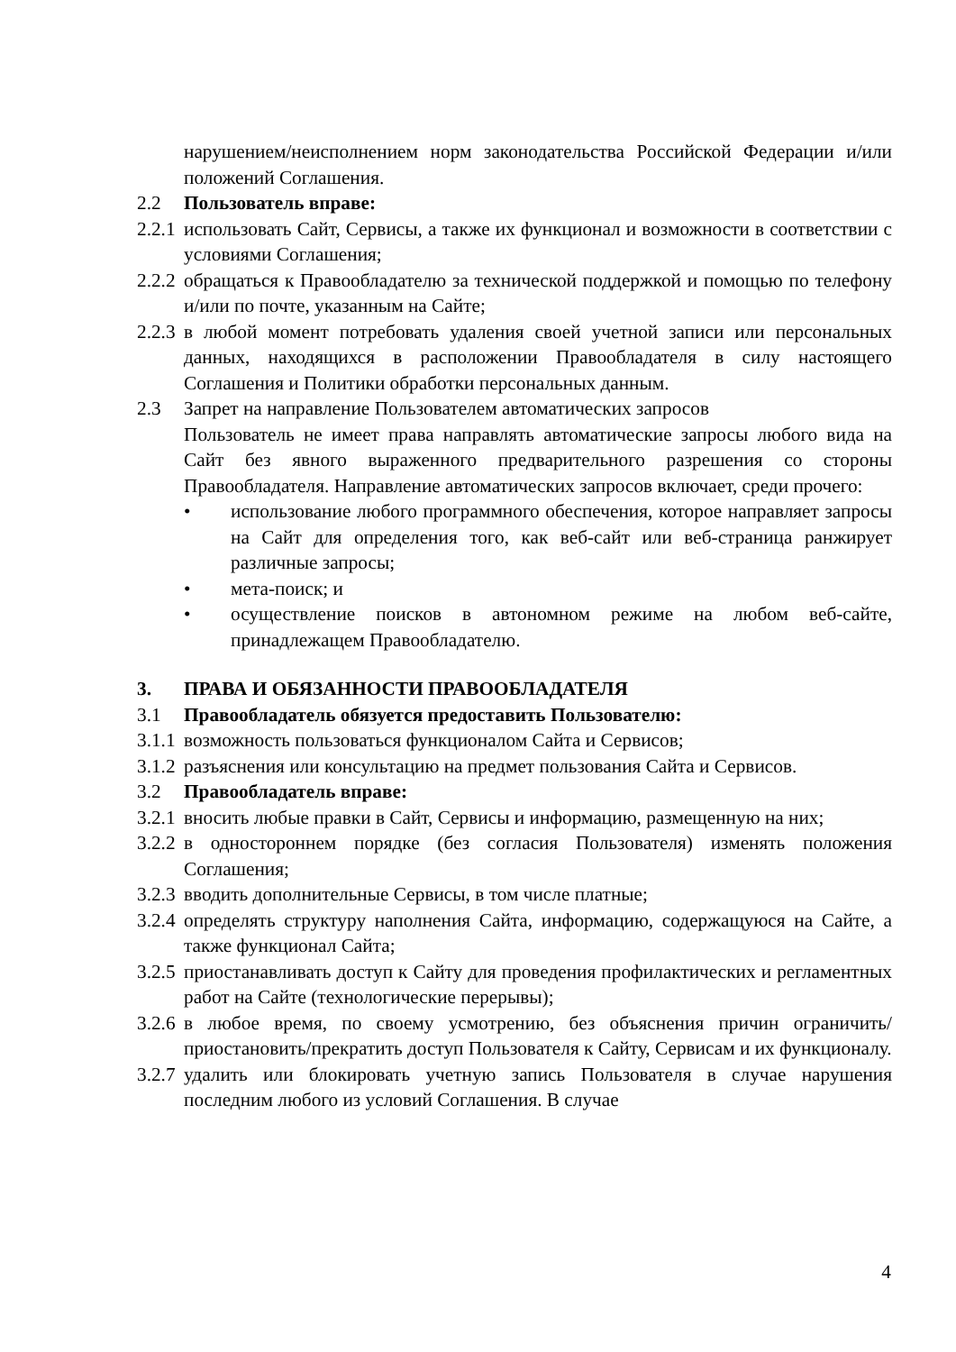нарушением/неисполнением норм законодательства Российской Федерации и/или положений Соглашения.
2.2 Пользователь вправе:
2.2.1 использовать Сайт, Сервисы, а также их функционал и возможности в соответствии с условиями Соглашения;
2.2.2 обращаться к Правообладателю за технической поддержкой и помощью по телефону и/или по почте, указанным на Сайте;
2.2.3 в любой момент потребовать удаления своей учетной записи или персональных данных, находящихся в расположении Правообладателя в силу настоящего Соглашения и Политики обработки персональных данным.
2.3 Запрет на направление Пользователем автоматических запросов
Пользователь не имеет права направлять автоматические запросы любого вида на Сайт без явного выраженного предварительного разрешения со стороны Правообладателя. Направление автоматических запросов включает, среди прочего:
• использование любого программного обеспечения, которое направляет запросы на Сайт для определения того, как веб-сайт или веб-страница ранжирует различные запросы;
• мета-поиск; и
• осуществление поисков в автономном режиме на любом веб-сайте, принадлежащем Правообладателю.
3. ПРАВА И ОБЯЗАННОСТИ ПРАВООБЛАДАТЕЛЯ
3.1 Правообладатель обязуется предоставить Пользователю:
3.1.1 возможность пользоваться функционалом Сайта и Сервисов;
3.1.2 разъяснения или консультацию на предмет пользования Сайта и Сервисов.
3.2 Правообладатель вправе:
3.2.1 вносить любые правки в Сайт, Сервисы и информацию, размещенную на них;
3.2.2 в одностороннем порядке (без согласия Пользователя) изменять положения Соглашения;
3.2.3 вводить дополнительные Сервисы, в том числе платные;
3.2.4 определять структуру наполнения Сайта, информацию, содержащуюся на Сайте, а также функционал Сайта;
3.2.5 приостанавливать доступ к Сайту для проведения профилактических и регламентных работ на Сайте (технологические перерывы);
3.2.6 в любое время, по своему усмотрению, без объяснения причин ограничить/приостановить/прекратить доступ Пользователя к Сайту, Сервисам и их функционалу.
3.2.7 удалить или блокировать учетную запись Пользователя в случае нарушения последним любого из условий Соглашения. В случае
4